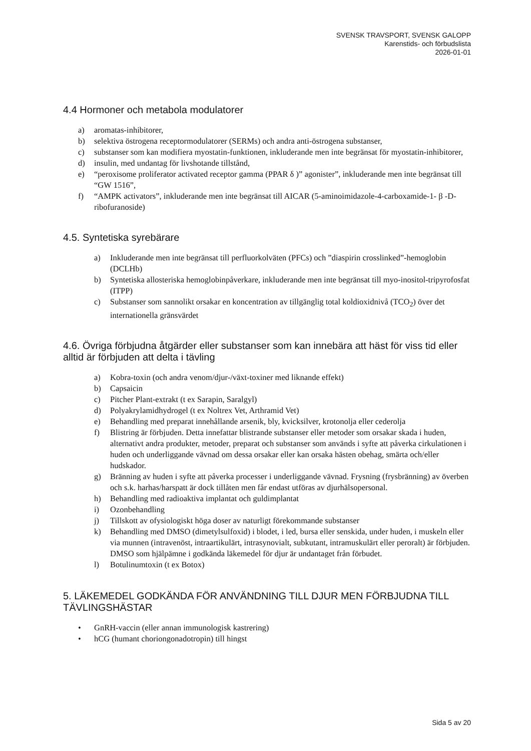SVENSK TRAVSPORT, SVENSK GALOPP
Karenstids- och förbudslista
2026-01-01
4.4 Hormoner och metabola modulatorer
a) aromatas-inhibitorer,
b) selektiva östrogena receptormodulatorer (SERMs) och andra anti-östrogena substanser,
c) substanser som kan modifiera myostatin-funktionen, inkluderande men inte begränsat för myostatin-inhibitorer,
d) insulin, med undantag för livshotande tillstånd,
e) “peroxisome proliferator activated receptor gamma (PPAR δ )” agonister”, inkluderande men inte begränsat till “GW 1516”,
f) “AMPK activators”, inkluderande men inte begränsat till AICAR (5-aminoimidazole-4-carboxamide-1- β -D-ribofuranoside)
4.5. Syntetiska syrebärare
a) Inkluderande men inte begränsat till perfluorkolväten (PFCs) och ”diaspirin crosslinked”-hemoglobin (DCLHb)
b) Syntetiska allosteriska hemoglobinpåverkare, inkluderande men inte begränsat till myo-inositol-tripyrofosfat (ITPP)
c) Substanser som sannolikt orsakar en koncentration av tillgänglig total koldioxidnivå (TCO<sub>2</sub>) över det internationella gränsvärdet
4.6. Övriga förbjudna åtgärder eller substanser som kan innebära att häst för viss tid eller alltid är förbjuden att delta i tävling
a) Kobra-toxin (och andra venom/djur-/växt-toxiner med liknande effekt)
b) Capsaicin
c) Pitcher Plant-extrakt (t ex Sarapin, Saralgyl)
d) Polyakrylamidhydrogel (t ex Noltrex Vet, Arthramid Vet)
e) Behandling med preparat innehållande arsenik, bly, kvicksilver, krotonolja eller cederolja
f) Blistring är förbjuden. Detta innefattar blistrande substanser eller metoder som orsakar skada i huden, alternativt andra produkter, metoder, preparat och substanser som används i syfte att påverka cirkulationen i huden och underliggande vävnad om dessa orsakar eller kan orsaka hästen obehag, smärta och/eller hudskador.
g) Bränning av huden i syfte att påverka processer i underliggande vävnad. Frysning (frysbränning) av överben och s.k. harhas/harspatt är dock tillåten men får endast utföras av djurhälsopersonal.
h) Behandling med radioaktiva implantat och guldimplantat
i) Ozonbehandling
j) Tillskott av ofysiologiskt höga doser av naturligt förekommande substanser
k) Behandling med DMSO (dimetylsulfoxid) i blodet, i led, bursa eller senskida, under huden, i muskeln eller via munnen (intravenöst, intraartikulärt, intrasynovialt, subkutant, intramuskulärt eller peroralt) är förbjuden. DMSO som hjälpämne i godkända läkemedel för djur är undantaget från förbudet.
l) Botulinumtoxin (t ex Botox)
5. LÄKEMEDEL GODKÄNDA FÖR ANVÄNDNING TILL DJUR MEN FÖRBJUDNA TILL TÄVLINGSHÄSTAR
• GnRH-vaccin (eller annan immunologisk kastrering)
• hCG (humant choriongonadotropin) till hingst
Sida 5 av 20